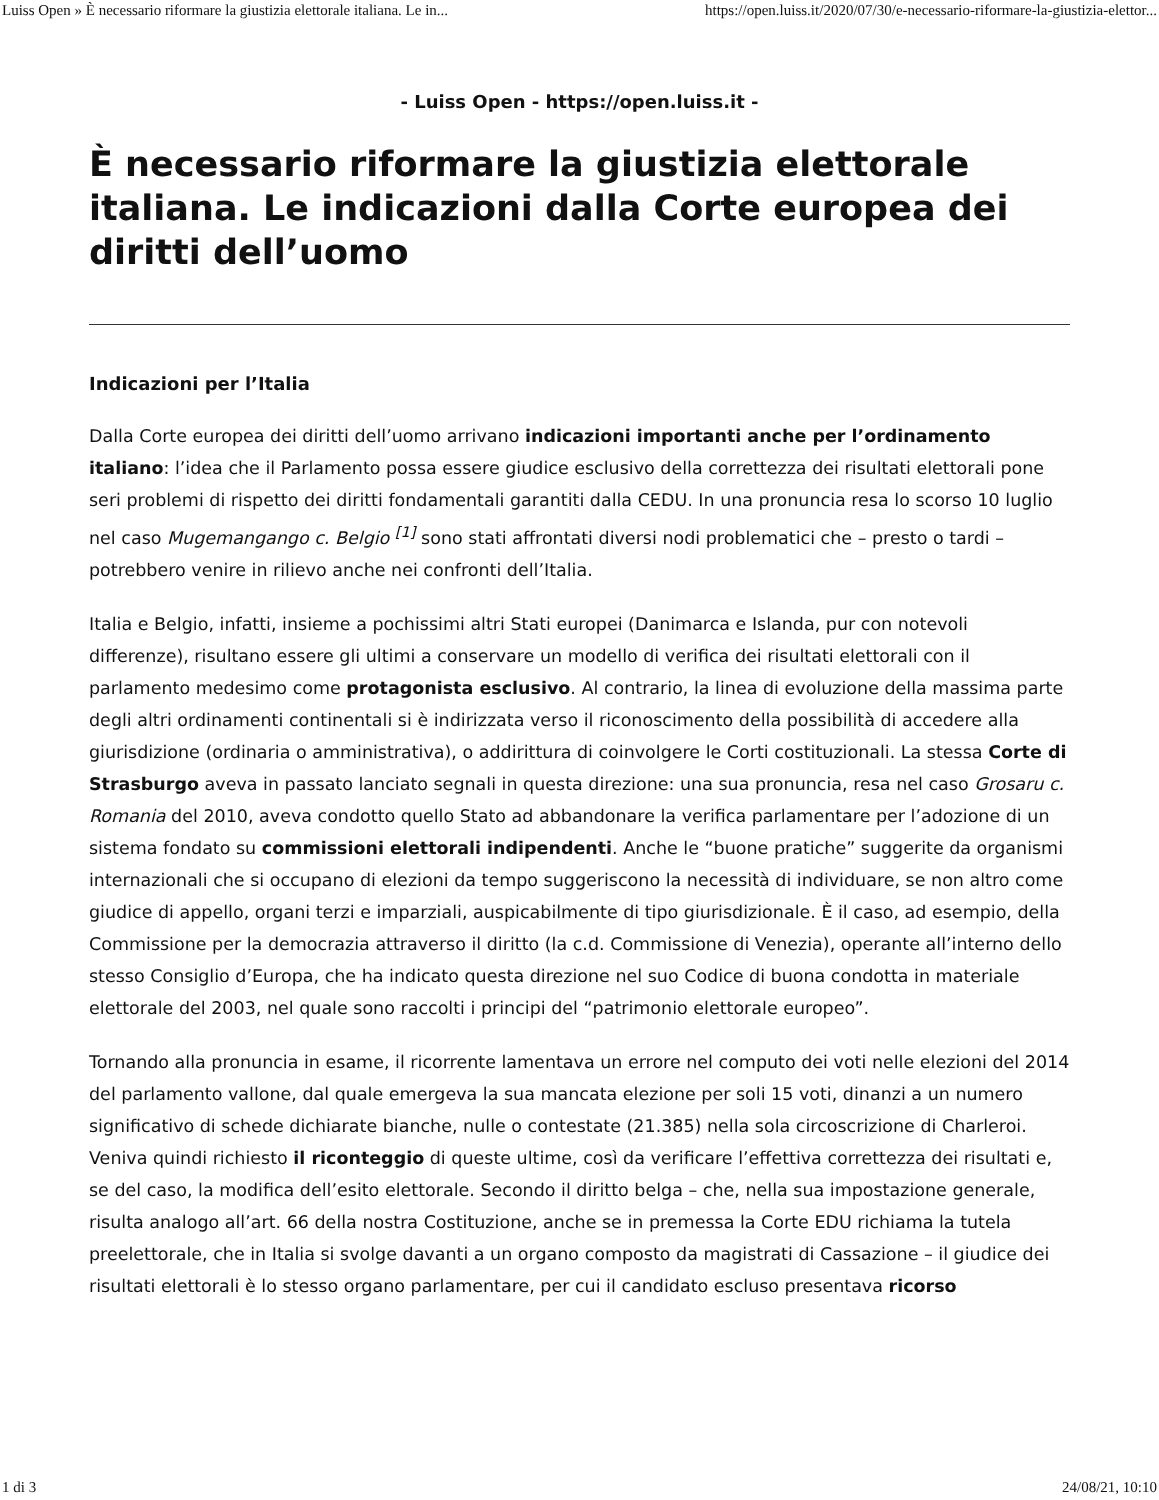Luiss Open » È necessario riformare la giustizia elettorale italiana. Le in... https://open.luiss.it/2020/07/30/e-necessario-riformare-la-giustizia-elettor...
- Luiss Open - https://open.luiss.it -
È necessario riformare la giustizia elettorale italiana. Le indicazioni dalla Corte europea dei diritti dell’uomo
Indicazioni per l’Italia
Dalla Corte europea dei diritti dell’uomo arrivano indicazioni importanti anche per l’ordinamento italiano: l’idea che il Parlamento possa essere giudice esclusivo della correttezza dei risultati elettorali pone seri problemi di rispetto dei diritti fondamentali garantiti dalla CEDU. In una pronuncia resa lo scorso 10 luglio nel caso Mugemangango c. Belgio <sup>[1]</sup> sono stati affrontati diversi nodi problematici che – presto o tardi – potrebbero venire in rilievo anche nei confronti dell’Italia.
Italia e Belgio, infatti, insieme a pochissimi altri Stati europei (Danimarca e Islanda, pur con notevoli differenze), risultano essere gli ultimi a conservare un modello di verifica dei risultati elettorali con il parlamento medesimo come protagonista esclusivo. Al contrario, la linea di evoluzione della massima parte degli altri ordinamenti continentali si è indirizzata verso il riconoscimento della possibilità di accedere alla giurisdizione (ordinaria o amministrativa), o addirittura di coinvolgere le Corti costituzionali. La stessa Corte di Strasburgo aveva in passato lanciato segnali in questa direzione: una sua pronuncia, resa nel caso Grosaru c. Romania del 2010, aveva condotto quello Stato ad abbandonare la verifica parlamentare per l’adozione di un sistema fondato su commissioni elettorali indipendenti. Anche le “buone pratiche” suggerite da organismi internazionali che si occupano di elezioni da tempo suggeriscono la necessità di individuare, se non altro come giudice di appello, organi terzi e imparziali, auspicabilmente di tipo giurisdizionale. È il caso, ad esempio, della Commissione per la democrazia attraverso il diritto (la c.d. Commissione di Venezia), operante all’interno dello stesso Consiglio d’Europa, che ha indicato questa direzione nel suo Codice di buona condotta in materiale elettorale del 2003, nel quale sono raccolti i principi del “patrimonio elettorale europeo”.
Tornando alla pronuncia in esame, il ricorrente lamentava un errore nel computo dei voti nelle elezioni del 2014 del parlamento vallone, dal quale emergeva la sua mancata elezione per soli 15 voti, dinanzi a un numero significativo di schede dichiarate bianche, nulle o contestate (21.385) nella sola circoscrizione di Charleroi. Veniva quindi richiesto il riconteggio di queste ultime, così da verificare l’effettiva correttezza dei risultati e, se del caso, la modifica dell’esito elettorale. Secondo il diritto belga – che, nella sua impostazione generale, risulta analogo all’art. 66 della nostra Costituzione, anche se in premessa la Corte EDU richiama la tutela preelettorale, che in Italia si svolge davanti a un organo composto da magistrati di Cassazione – il giudice dei risultati elettorali è lo stesso organo parlamentare, per cui il candidato escluso presentava ricorso
1 di 3 24/08/21, 10:10